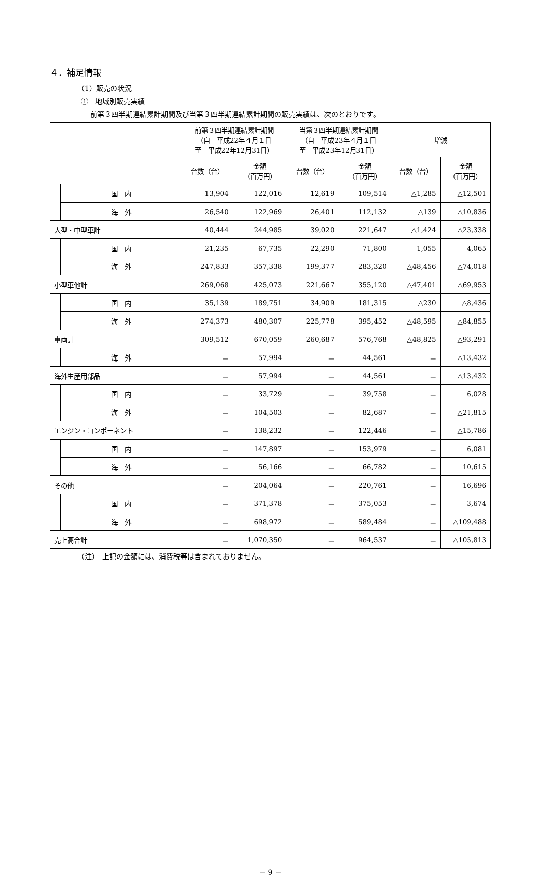４．補足情報
（1）販売の状況
①　地域別販売実績
前第３四半期連結累計期間及び当第３四半期連結累計期間の販売実績は、次のとおりです。
| | | 前第３四半期連結累計期間 （自 平成22年４月１日 至 平成22年12月31日） | | 当第３四半期連結累計期間 （自 平成23年４月１日 至 平成23年12月31日） | | 増減 | |
| --- | --- | --- | --- | --- | --- | --- | --- |
| | | 台数（台） | 金額 （百万円） | 台数（台） | 金額 （百万円） | 台数（台） | 金額 （百万円） |
| | 国 内 | 13,904 | 122,016 | 12,619 | 109,514 | △1,285 | △12,501 |
| | 海 外 | 26,540 | 122,969 | 26,401 | 112,132 | △139 | △10,836 |
| 大型・中型車計 | | 40,444 | 244,985 | 39,020 | 221,647 | △1,424 | △23,338 |
| | 国 内 | 21,235 | 67,735 | 22,290 | 71,800 | 1,055 | 4,065 |
| | 海 外 | 247,833 | 357,338 | 199,377 | 283,320 | △48,456 | △74,018 |
| 小型車他計 | | 269,068 | 425,073 | 221,667 | 355,120 | △47,401 | △69,953 |
| | 国 内 | 35,139 | 189,751 | 34,909 | 181,315 | △230 | △8,436 |
| | 海 外 | 274,373 | 480,307 | 225,778 | 395,452 | △48,595 | △84,855 |
| 車両計 | | 309,512 | 670,059 | 260,687 | 576,768 | △48,825 | △93,291 |
| | 海 外 | － | 57,994 | － | 44,561 | － | △13,432 |
| 海外生産用部品 | | － | 57,994 | － | 44,561 | － | △13,432 |
| | 国 内 | － | 33,729 | － | 39,758 | － | 6,028 |
| | 海 外 | － | 104,503 | － | 82,687 | － | △21,815 |
| エンジン・コンポーネント | | － | 138,232 | － | 122,446 | － | △15,786 |
| | 国 内 | － | 147,897 | － | 153,979 | － | 6,081 |
| | 海 外 | － | 56,166 | － | 66,782 | － | 10,615 |
| その他 | | － | 204,064 | － | 220,761 | － | 16,696 |
| | 国 内 | － | 371,378 | － | 375,053 | － | 3,674 |
| | 海 外 | － | 698,972 | － | 589,484 | － | △109,488 |
| 売上高合計 | | － | 1,070,350 | － | 964,537 | － | △105,813 |
（注）　上記の金額には、消費税等は含まれておりません。
－ 9 －